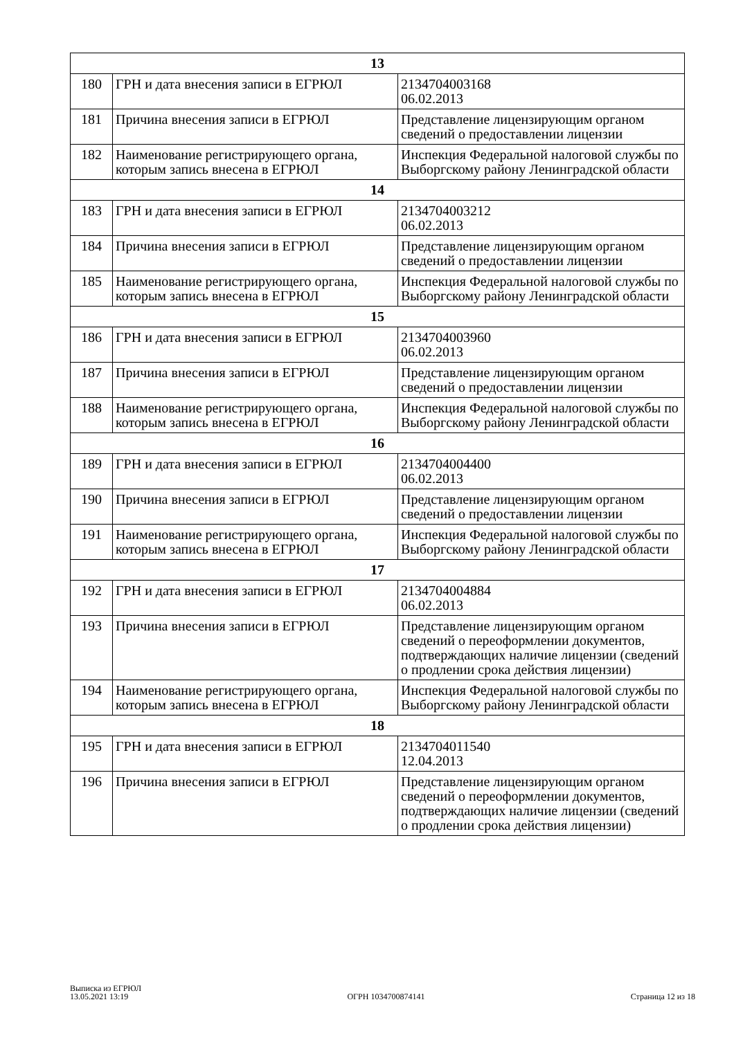| 13 | | |
| 180 | ГРН и дата внесения записи в ЕГРЮЛ | 2134704003168 06.02.2013 |
| 181 | Причина внесения записи в ЕГРЮЛ | Представление лицензирующим органом сведений о предоставлении лицензии |
| 182 | Наименование регистрирующего органа, которым запись внесена в ЕГРЮЛ | Инспекция Федеральной налоговой службы по Выборгскому району Ленинградской области |
| 14 | | |
| 183 | ГРН и дата внесения записи в ЕГРЮЛ | 2134704003212 06.02.2013 |
| 184 | Причина внесения записи в ЕГРЮЛ | Представление лицензирующим органом сведений о предоставлении лицензии |
| 185 | Наименование регистрирующего органа, которым запись внесена в ЕГРЮЛ | Инспекция Федеральной налоговой службы по Выборгскому району Ленинградской области |
| 15 | | |
| 186 | ГРН и дата внесения записи в ЕГРЮЛ | 2134704003960 06.02.2013 |
| 187 | Причина внесения записи в ЕГРЮЛ | Представление лицензирующим органом сведений о предоставлении лицензии |
| 188 | Наименование регистрирующего органа, которым запись внесена в ЕГРЮЛ | Инспекция Федеральной налоговой службы по Выборгскому району Ленинградской области |
| 16 | | |
| 189 | ГРН и дата внесения записи в ЕГРЮЛ | 2134704004400 06.02.2013 |
| 190 | Причина внесения записи в ЕГРЮЛ | Представление лицензирующим органом сведений о предоставлении лицензии |
| 191 | Наименование регистрирующего органа, которым запись внесена в ЕГРЮЛ | Инспекция Федеральной налоговой службы по Выборгскому району Ленинградской области |
| 17 | | |
| 192 | ГРН и дата внесения записи в ЕГРЮЛ | 2134704004884 06.02.2013 |
| 193 | Причина внесения записи в ЕГРЮЛ | Представление лицензирующим органом сведений о переоформлении документов, подтверждающих наличие лицензии (сведений о продлении срока действия лицензии) |
| 194 | Наименование регистрирующего органа, которым запись внесена в ЕГРЮЛ | Инспекция Федеральной налоговой службы по Выборгскому району Ленинградской области |
| 18 | | |
| 195 | ГРН и дата внесения записи в ЕГРЮЛ | 2134704011540 12.04.2013 |
| 196 | Причина внесения записи в ЕГРЮЛ | Представление лицензирующим органом сведений о переоформлении документов, подтверждающих наличие лицензии (сведений о продлении срока действия лицензии) |
Выписка из ЕГРЮЛ
13.05.2021 13:19
ОГРН 1034700874141
Страница 12 из 18